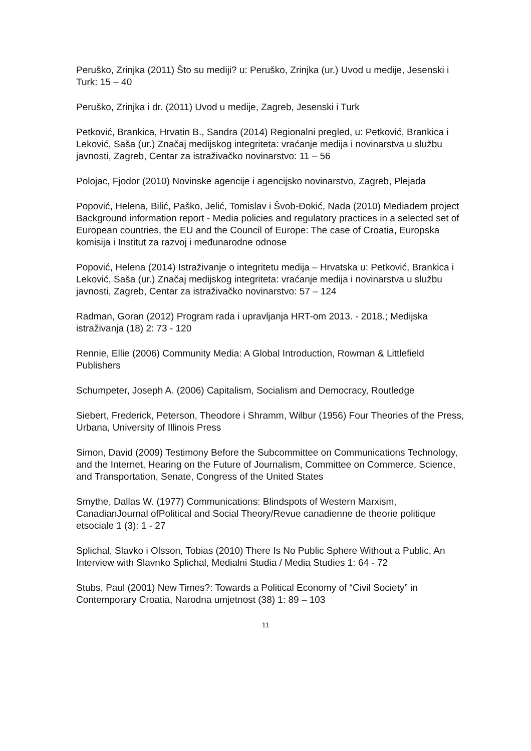Peruško, Zrinjka (2011) Što su mediji? u: Peruško, Zrinjka (ur.) Uvod u medije, Jesenski i Turk: 15 – 40
Peruško, Zrinjka i dr. (2011) Uvod u medije, Zagreb, Jesenski i Turk
Petković, Brankica, Hrvatin B., Sandra (2014) Regionalni pregled, u: Petković, Brankica i Leković, Saša (ur.) Značaj medijskog integriteta: vraćanje medija i novinarstva u službu javnosti, Zagreb, Centar za istraživačko novinarstvo: 11 – 56
Polojac, Fjodor (2010) Novinske agencije i agencijsko novinarstvo, Zagreb, Plejada
Popović, Helena, Bilić, Paško, Jelić, Tomislav i Švob-Đokić, Nada (2010) Mediadem project Background information report - Media policies and regulatory practices in a selected set of European countries, the EU and the Council of Europe: The case of Croatia, Europska komisija i Institut za razvoj i međunarodne odnose
Popović, Helena (2014) Istraživanje o integritetu medija – Hrvatska u: Petković, Brankica i Leković, Saša (ur.) Značaj medijskog integriteta: vraćanje medija i novinarstva u službu javnosti, Zagreb, Centar za istraživačko novinarstvo: 57 – 124
Radman, Goran (2012) Program rada i upravljanja HRT-om 2013. - 2018.; Medijska istraživanja (18) 2: 73 - 120
Rennie, Ellie (2006) Community Media: A Global Introduction, Rowman & Littlefield Publishers
Schumpeter, Joseph A. (2006) Capitalism, Socialism and Democracy, Routledge
Siebert, Frederick, Peterson, Theodore i Shramm, Wilbur (1956) Four Theories of the Press, Urbana, University of Illinois Press
Simon, David (2009) Testimony Before the Subcommittee on Communications Technology, and the Internet, Hearing on the Future of Journalism, Committee on Commerce, Science, and Transportation, Senate, Congress of the United States
Smythe, Dallas W. (1977) Communications: Blindspots of Western Marxism, CanadianJournal ofPolitical and Social Theory/Revue canadienne de theorie politique etsociale 1 (3): 1 - 27
Splichal, Slavko i Olsson, Tobias (2010) There Is No Public Sphere Without a Public, An Interview with Slavnko Splichal, Medialni Studia / Media Studies 1: 64 - 72
Stubs, Paul (2001) New Times?: Towards a Political Economy of “Civil Society” in Contemporary Croatia, Narodna umjetnost (38) 1: 89 – 103
11